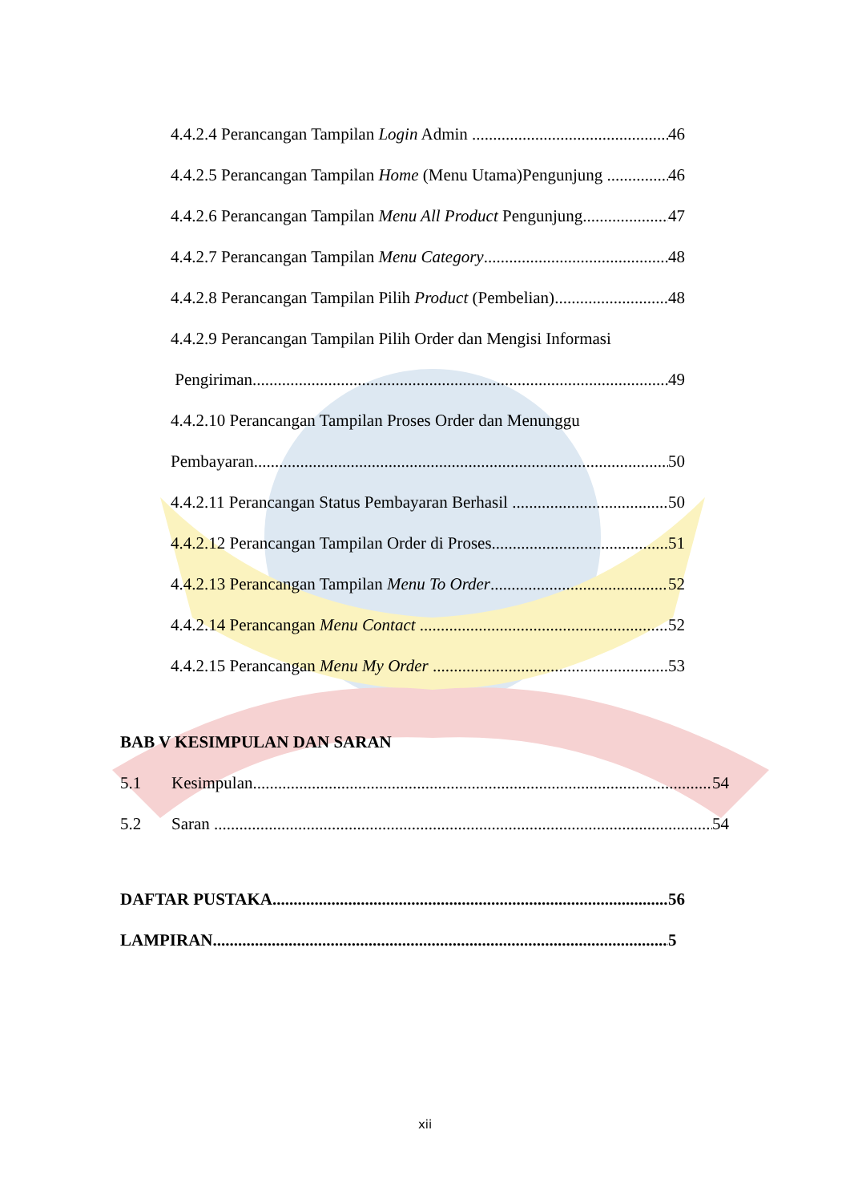4.4.2.4 Perancangan Tampilan Login Admin 46
4.4.2.5 Perancangan Tampilan Home (Menu Utama)Pengunjung 46
4.4.2.6 Perancangan Tampilan Menu All Product Pengunjung 47
4.4.2.7 Perancangan Tampilan Menu Category 48
4.4.2.8 Perancangan Tampilan Pilih Product (Pembelian) 48
4.4.2.9 Perancangan Tampilan Pilih Order dan Mengisi Informasi
Pengiriman 49
4.4.2.10 Perancangan Tampilan Proses Order dan Menunggu
Pembayaran 50
4.4.2.11 Perancangan Status Pembayaran Berhasil 50
4.4.2.12 Perancangan Tampilan Order di Proses 51
4.4.2.13 Perancangan Tampilan Menu To Order 52
4.4.2.14 Perancangan Menu Contact 52
4.4.2.15 Perancangan Menu My Order 53
BAB V KESIMPULAN DAN SARAN
5.1 Kesimpulan 54
5.2 Saran 54
DAFTAR PUSTAKA 56
LAMPIRAN 5
xii